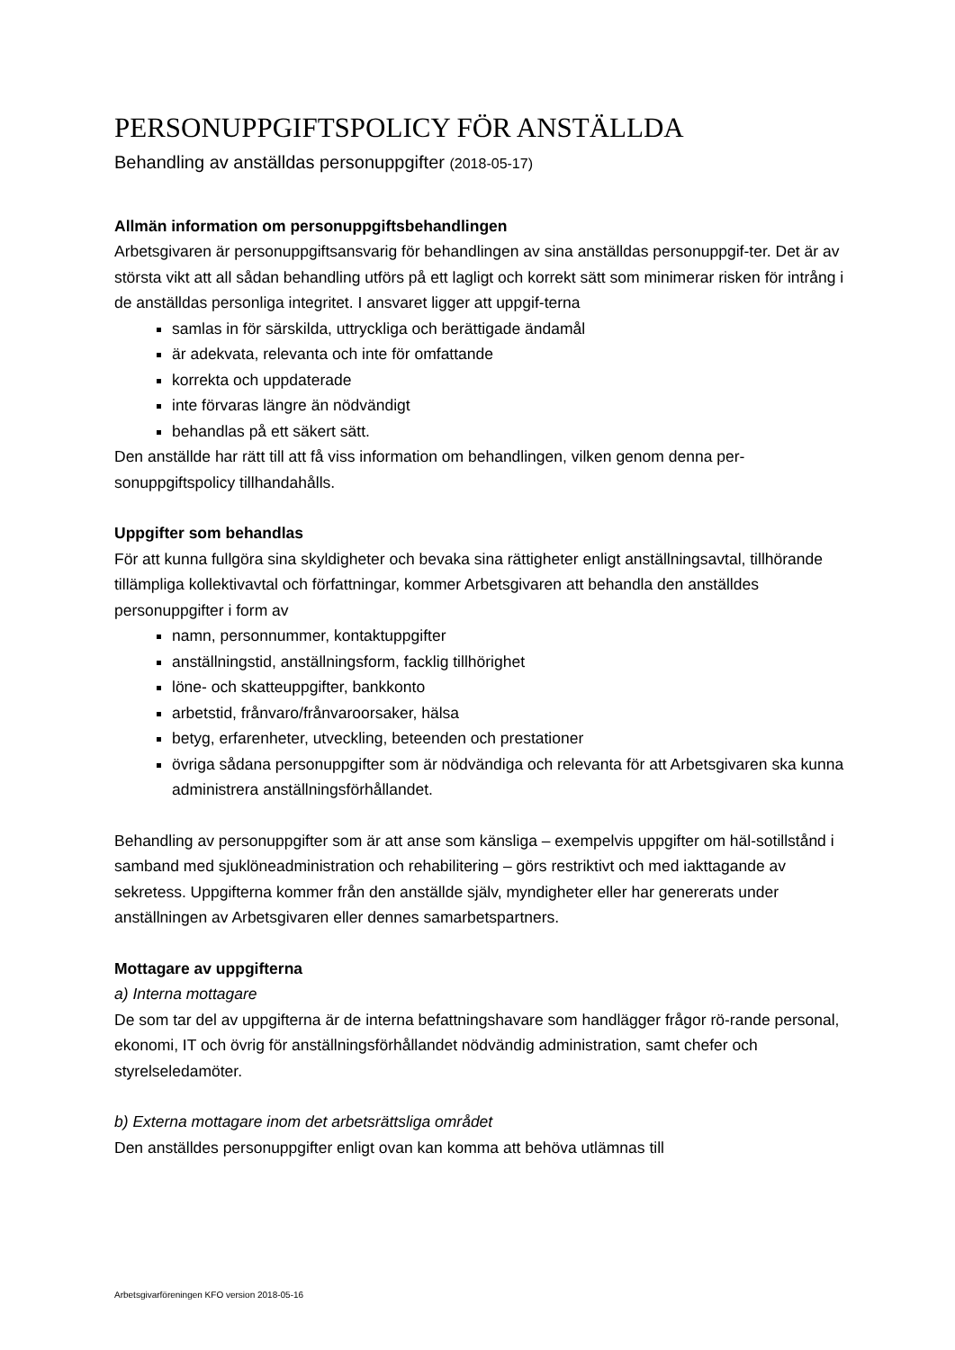PERSONUPPGIFTSPOLICY FÖR ANSTÄLLDA
Behandling av anställdas personuppgifter (2018-05-17)
Allmän information om personuppgiftsbehandlingen
Arbetsgivaren är personuppgiftsansvarig för behandlingen av sina anställdas personuppgif-ter. Det är av största vikt att all sådan behandling utförs på ett lagligt och korrekt sätt som minimerar risken för intrång i de anställdas personliga integritet. I ansvaret ligger att uppgif-terna
samlas in för särskilda, uttryckliga och berättigade ändamål
är adekvata, relevanta och inte för omfattande
korrekta och uppdaterade
inte förvaras längre än nödvändigt
behandlas på ett säkert sätt.
Den anställde har rätt till att få viss information om behandlingen, vilken genom denna per-sonuppgiftspolicy tillhandahålls.
Uppgifter som behandlas
För att kunna fullgöra sina skyldigheter och bevaka sina rättigheter enligt anställningsavtal, tillhörande tillämpliga kollektivavtal och författningar, kommer Arbetsgivaren att behandla den anställdes personuppgifter i form av
namn, personnummer, kontaktuppgifter
anställningstid, anställningsform, facklig tillhörighet
löne- och skatteuppgifter, bankkonto
arbetstid, frånvaro/frånvaroorsaker, hälsa
betyg, erfarenheter, utveckling, beteenden och prestationer
övriga sådana personuppgifter som är nödvändiga och relevanta för att Arbetsgivaren ska kunna administrera anställningsförhållandet.
Behandling av personuppgifter som är att anse som känsliga – exempelvis uppgifter om häl-sotillstånd i samband med sjuklöneadministration och rehabilitering – görs restriktivt och med iakttagande av sekretess. Uppgifterna kommer från den anställde själv, myndigheter eller har genererats under anställningen av Arbetsgivaren eller dennes samarbetspartners.
Mottagare av uppgifterna
a) Interna mottagare
De som tar del av uppgifterna är de interna befattningshavare som handlägger frågor rö-rande personal, ekonomi, IT och övrig för anställningsförhållandet nödvändig administration, samt chefer och styrelseledamöter.
b) Externa mottagare inom det arbetsrättsliga området
Den anställdes personuppgifter enligt ovan kan komma att behöva utlämnas till
Arbetsgivarföreningen KFO version 2018-05-16